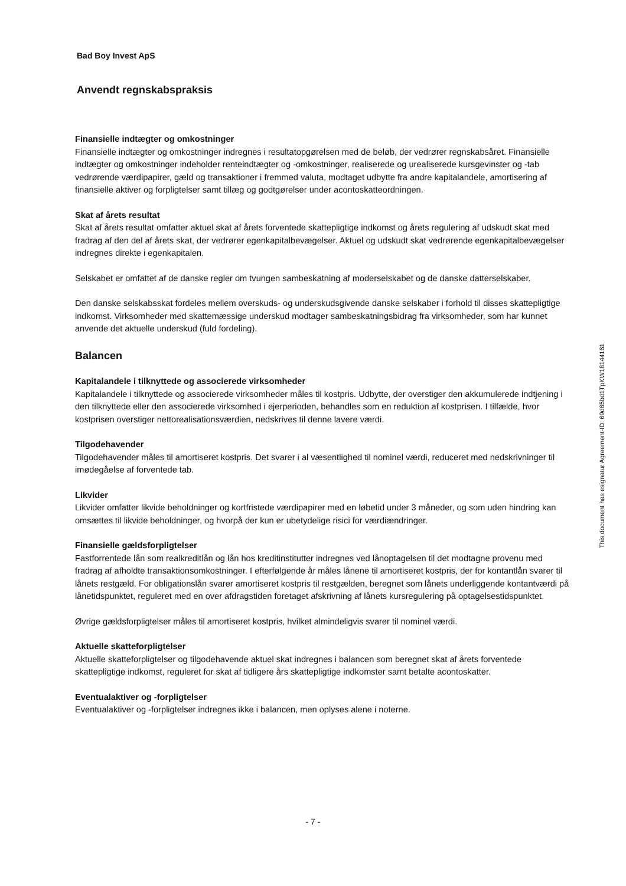Bad Boy Invest ApS
Anvendt regnskabspraksis
Finansielle indtægter og omkostninger
Finansielle indtægter og omkostninger indregnes i resultatopgørelsen med de beløb, der vedrører regnskabsåret. Finansielle indtægter og omkostninger indeholder renteindtægter og -omkostninger, realiserede og urealiserede kursgevinster og -tab vedrørende værdipapirer, gæld og transaktioner i fremmed valuta, modtaget udbytte fra andre kapitalandele, amortisering af finansielle aktiver og forpligtelser samt tillæg og godtgørelser under acontoskatteordningen.
Skat af årets resultat
Skat af årets resultat omfatter aktuel skat af årets forventede skattepligtige indkomst og årets regulering af udskudt skat med fradrag af den del af årets skat, der vedrører egenkapitalbevægelser. Aktuel og udskudt skat vedrørende egenkapitalbevægelser indregnes direkte i egenkapitalen.
Selskabet er omfattet af de danske regler om tvungen sambeskatning af moderselskabet og de danske datterselskaber.
Den danske selskabsskat fordeles mellem overskuds- og underskudsgivende danske selskaber i forhold til disses skattepligtige indkomst. Virksomheder med skattemæssige underskud modtager sambeskatningsbidrag fra virksomheder, som har kunnet anvende det aktuelle underskud (fuld fordeling).
Balancen
Kapitalandele i tilknyttede og associerede virksomheder
Kapitalandele i tilknyttede og associerede virksomheder måles til kostpris. Udbytte, der overstiger den akkumulerede indtjening i den tilknyttede eller den associerede virksomhed i ejerperioden, behandles som en reduktion af kostprisen. I tilfælde, hvor kostprisen overstiger nettorealisationsværdien, nedskrives til denne lavere værdi.
Tilgodehavender
Tilgodehavender måles til amortiseret kostpris. Det svarer i al væsentlighed til nominel værdi, reduceret med nedskrivninger til imødegåelse af forventede tab.
Likvider
Likvider omfatter likvide beholdninger og kortfristede værdipapirer med en løbetid under 3 måneder, og som uden hindring kan omsættes til likvide beholdninger, og hvorpå der kun er ubetydelige risici for værdiændringer.
Finansielle gældsforpligtelser
Fastforrentede lån som realkreditlån og lån hos kreditinstitutter indregnes ved lånoptagelsen til det modtagne provenu med fradrag af afholdte transaktionsomkostninger. I efterfølgende år måles lånene til amortiseret kostpris, der for kontantlån svarer til lånets restgæld. For obligationslån svarer amortiseret kostpris til restgælden, beregnet som lånets underliggende kontantværdi på lånetidspunktet, reguleret med en over afdragstiden foretaget afskrivning af lånets kursregulering på optagelsestidspunktet.
Øvrige gældsforpligtelser måles til amortiseret kostpris, hvilket almindeligvis svarer til nominel værdi.
Aktuelle skatteforpligtelser
Aktuelle skatteforpligtelser og tilgodehavende aktuel skat indregnes i balancen som beregnet skat af årets forventede skattepligtige indkomst, reguleret for skat af tidligere års skattepligtige indkomster samt betalte acontoskatter.
Eventualaktiver og -forpligtelser
Eventualaktiver og -forpligtelser indregnes ikke i balancen, men oplyses alene i noterne.
This document has esignatur Agreement-ID: 69d65bd1TpKW18144161
- 7 -